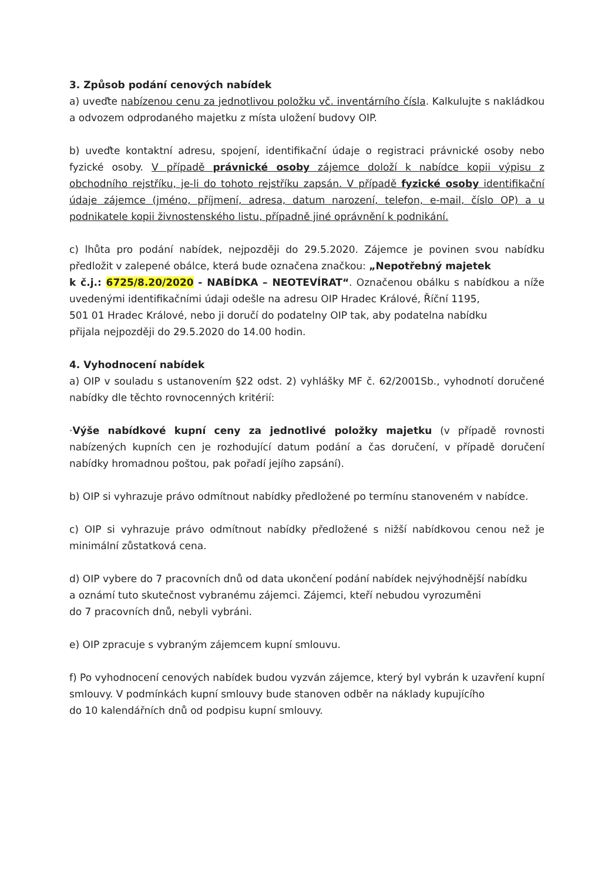3. Způsob podání cenových nabídek
a) uveďte nabízenou cenu za jednotlivou položku vč. inventárního čísla. Kalkulujte s nakládkou a odvozem odprodaného majetku z místa uložení budovy OIP.
b) uveďte kontaktní adresu, spojení, identifikační údaje o registraci právnické osoby nebo fyzické osoby. V případě právnické osoby zájemce doloží k nabídce kopii výpisu z obchodního rejstříku, je-li do tohoto rejstříku zapsán. V případě fyzické osoby identifikační údaje zájemce (jméno, příjmení, adresa, datum narození, telefon, e-mail, číslo OP) a u podnikatele kopii živnostenského listu, případně jiné oprávnění k podnikání.
c) lhůta pro podání nabídek, nejpozději do 29.5.2020. Zájemce je povinen svou nabídku předložit v zalepené obálce, která bude označena značkou: „Nepotřebný majetek
k č.j.: 6725/8.20/2020 - NABÍDKA – NEOTEVÍRAT“. Označenou obálku s nabídkou a níže uvedenými identifikačními údaji odešle na adresu OIP Hradec Králové, Říční 1195,
501 01 Hradec Králové, nebo ji doručí do podatelny OIP tak, aby podatelna nabídku
přijala nejpozději do 29.5.2020 do 14.00 hodin.
4. Vyhodnocení nabídek
a) OIP v souladu s ustanovením §22 odst. 2) vyhlášky MF č. 62/2001Sb., vyhodnotí doručené nabídky dle těchto rovnocenných kritérií:
·Výše nabídkové kupní ceny za jednotlivé položky majetku (v případě rovnosti nabízených kupních cen je rozhodující datum podání a čas doručení, v případě doručení nabídky hromadnou poštou, pak pořadí jejího zapsání).
b) OIP si vyhrazuje právo odmítnout nabídky předložené po termínu stanoveném v nabídce.
c) OIP si vyhrazuje právo odmítnout nabídky předložené s nižší nabídkovou cenou než je minimální zůstatková cena.
d) OIP vybere do 7 pracovních dnů od data ukončení podání nabídek nejvýhodnější nabídku
a oznámí tuto skutečnost vybranému zájemci. Zájemci, kteří nebudou vyrozuměni
do 7 pracovních dnů, nebyli vybráni.
e) OIP zpracuje s vybraným zájemcem kupní smlouvu.
f) Po vyhodnocení cenových nabídek budou vyzván zájemce, který byl vybrán k uzavření kupní smlouvy. V podmínkách kupní smlouvy bude stanoven odběr na náklady kupujícího
do 10 kalendářních dnů od podpisu kupní smlouvy.